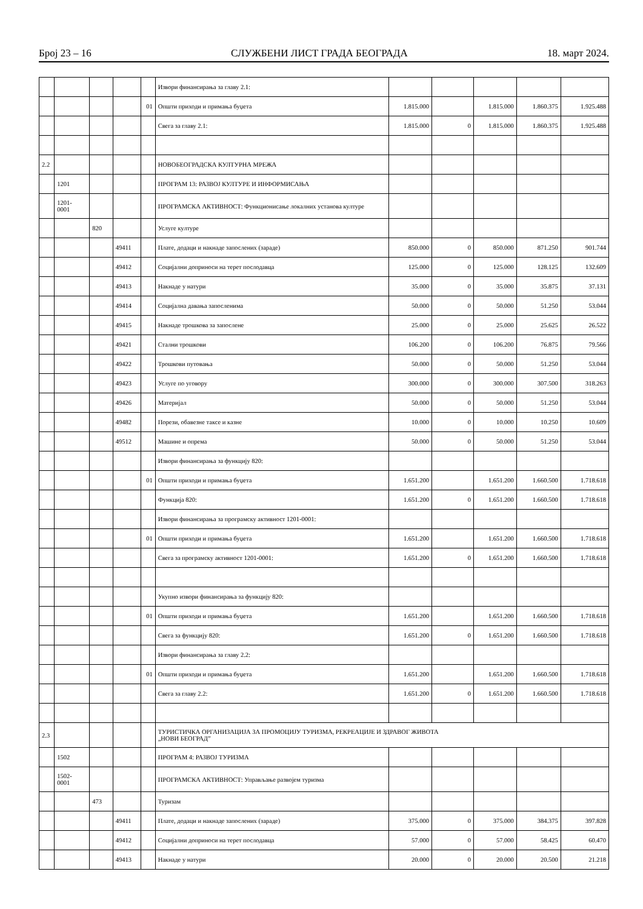Број 23 – 16 СЛУЖБЕНИ ЛИСТ ГРАДА БЕОГРАДА 18. март 2024.
| | | | | | Извори финансирања за главу 2.1: | | | | | |
| | | | | 01 | Општи приходи и примања буџета | 1.815.000 | | 1.815.000 | 1.860.375 | 1.925.488 |
| | | | | | Свега за главу 2.1: | 1.815.000 | 0 | 1.815.000 | 1.860.375 | 1.925.488 |
| 2.2 | | | | | НОВОБЕОГРАДСКА КУЛТУРНА МРЕЖА | | | | | |
| | 1201 | | | | ПРОГРАМ 13: РАЗВОЈ КУЛТУРЕ И ИНФОРМИСАЊА | | | | | |
| | 1201- 0001 | | | | ПРОГРАМСКА АКТИВНОСТ: Функционисање локалних установа културе | | | | | |
| | | 820 | | | Услуге културе | | | | | |
| | | | 49411 | | Плате, додаци и накнаде запослених (зараде) | 850.000 | 0 | 850.000 | 871.250 | 901.744 |
| | | | 49412 | | Социјални доприноси на терет послодавца | 125.000 | 0 | 125.000 | 128.125 | 132.609 |
| | | | 49413 | | Накнаде у натури | 35.000 | 0 | 35.000 | 35.875 | 37.131 |
| | | | 49414 | | Социјална давања запосленима | 50.000 | 0 | 50.000 | 51.250 | 53.044 |
| | | | 49415 | | Накнаде трошкова за запослене | 25.000 | 0 | 25.000 | 25.625 | 26.522 |
| | | | 49421 | | Стални трошкови | 106.200 | 0 | 106.200 | 76.875 | 79.566 |
| | | | 49422 | | Трошкови путовања | 50.000 | 0 | 50.000 | 51.250 | 53.044 |
| | | | 49423 | | Услуге по уговору | 300.000 | 0 | 300.000 | 307.500 | 318.263 |
| | | | 49426 | | Материјал | 50.000 | 0 | 50.000 | 51.250 | 53.044 |
| | | | 49482 | | Порези, обавезне таксе и казне | 10.000 | 0 | 10.000 | 10.250 | 10.609 |
| | | | 49512 | | Машине и опрема | 50.000 | 0 | 50.000 | 51.250 | 53.044 |
| | | | | | Извори финансирања за функцију 820: | | | | | |
| | | | | 01 | Општи приходи и примања буџета | 1.651.200 | | 1.651.200 | 1.660.500 | 1.718.618 |
| | | | | | Функција 820: | 1.651.200 | 0 | 1.651.200 | 1.660.500 | 1.718.618 |
| | | | | | Извори финансирања за програмску активност 1201-0001: | | | | | |
| | | | | 01 | Општи приходи и примања буџета | 1.651.200 | | 1.651.200 | 1.660.500 | 1.718.618 |
| | | | | | Свега за програмску активност 1201-0001: | 1.651.200 | 0 | 1.651.200 | 1.660.500 | 1.718.618 |
| | | | | | Укупно извори финансирања за функцију 820: | | | | | |
| | | | | 01 | Општи приходи и примања буџета | 1.651.200 | | 1.651.200 | 1.660.500 | 1.718.618 |
| | | | | | Свега за функцију 820: | 1.651.200 | 0 | 1.651.200 | 1.660.500 | 1.718.618 |
| | | | | | Извори финансирања за главу 2.2: | | | | | |
| | | | | 01 | Општи приходи и примања буџета | 1.651.200 | | 1.651.200 | 1.660.500 | 1.718.618 |
| | | | | | Свега за главу 2.2: | 1.651.200 | 0 | 1.651.200 | 1.660.500 | 1.718.618 |
| 2.3 | | | | | ТУРИСТИЧКА ОРГАНИЗАЦИЈА ЗА ПРОМОЦИЈУ ТУРИЗМА, РЕКРЕАЦИЈЕ И ЗДРАВОГ ЖИВОТА „НОВИ БЕОГРАД” | | | | | |
| | 1502 | | | | ПРОГРАМ 4: РАЗВОЈ ТУРИЗМА | | | | | |
| | 1502- 0001 | | | | ПРОГРАМСКА АКТИВНОСТ: Управљање развојем туризма | | | | | |
| | | 473 | | | Туризам | | | | | |
| | | | 49411 | | Плате, додаци и накнаде запослених (зараде) | 375.000 | 0 | 375.000 | 384.375 | 397.828 |
| | | | 49412 | | Социјални доприноси на терет послодавца | 57.000 | 0 | 57.000 | 58.425 | 60.470 |
| | | | 49413 | | Накнаде у натури | 20.000 | 0 | 20.000 | 20.500 | 21.218 |